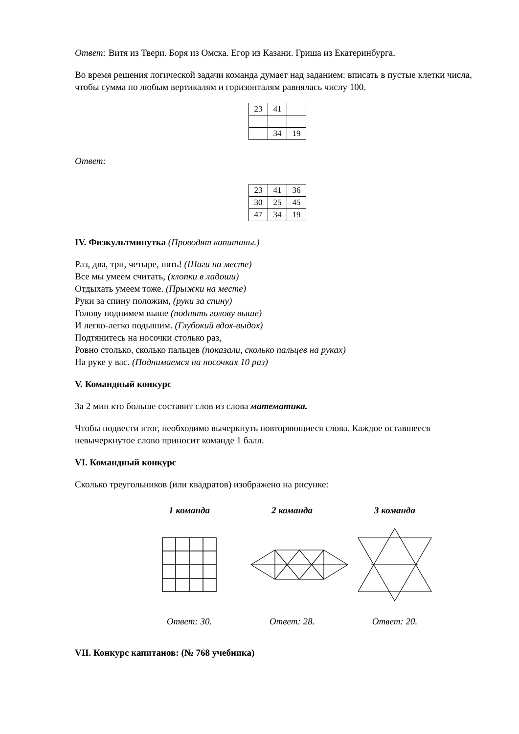Ответ: Витя из Твери. Боря из Омска. Егор из Казани. Гриша из Екатеринбурга.
Во время решения логической задачи команда думает над заданием: вписать в пустые клетки числа, чтобы сумма по любым вертикалям и горизонталям равнялась числу 100.
| 23 | 41 | |
| | 34 | 19 |
Ответ:
| 23 | 41 | 36 |
| 30 | 25 | 45 |
| 47 | 34 | 19 |
IV. Физкультминутка (Проводят капитаны.)
Раз, два, три, четыре, пять! (Шаги на месте)
Все мы умеем считать, (хлопки в ладоши)
Отдыхать умеем тоже. (Прыжки на месте)
Руки за спину положим, (руки за спину)
Голову поднимем выше (поднять голову выше)
И легко-легко подышим. (Глубокий вдох-выдох)
Подтянитесь на носочки столько раз,
Ровно столько, сколько пальцев (показали, сколько пальцев на руках)
На руке у вас. (Поднимаемся на носочках 10 раз)
V. Командный конкурс
За 2 мин кто больше составит слов из слова математика.
Чтобы подвести итог, необходимо вычеркнуть повторяющиеся слова. Каждое оставшееся невычеркнутое слово приносит команде 1 балл.
VI. Командный конкурс
Сколько треугольников (или квадратов) изображено на рисунке:
1 команда 2 команда 3 команда
Ответ: 30. Ответ: 28. Ответ: 20.
VII. Конкурс капитанов: (№ 768 учебника)